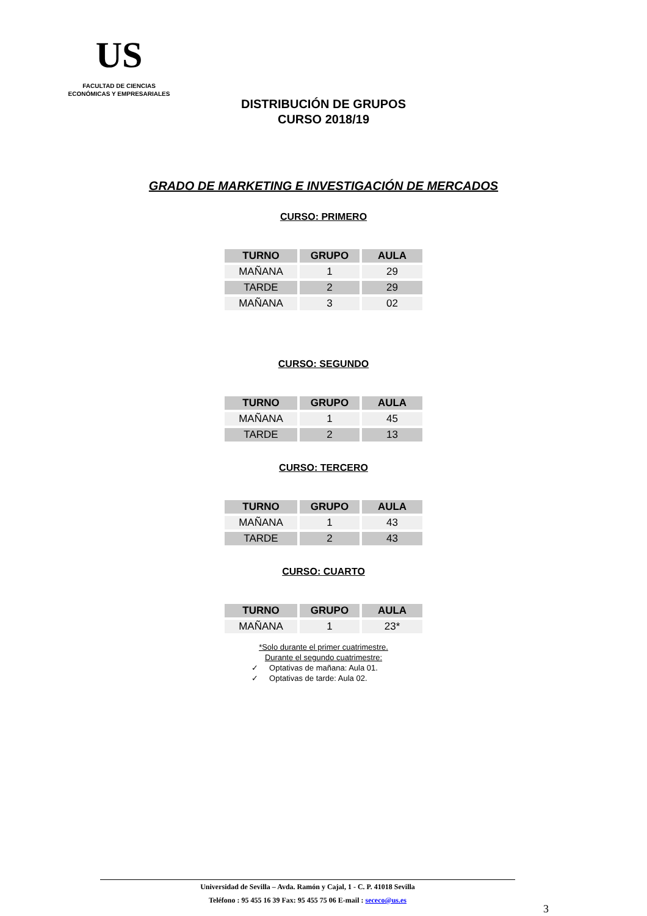US
FACULTAD DE CIENCIAS
ECONÓMICAS Y EMPRESARIALES
DISTRIBUCIÓN DE GRUPOS
CURSO 2018/19
GRADO DE MARKETING E INVESTIGACIÓN DE MERCADOS
CURSO: PRIMERO
| TURNO | GRUPO | AULA |
| --- | --- | --- |
| MAÑANA | 1 | 29 |
| TARDE | 2 | 29 |
| MAÑANA | 3 | 02 |
CURSO: SEGUNDO
| TURNO | GRUPO | AULA |
| --- | --- | --- |
| MAÑANA | 1 | 45 |
| TARDE | 2 | 13 |
CURSO: TERCERO
| TURNO | GRUPO | AULA |
| --- | --- | --- |
| MAÑANA | 1 | 43 |
| TARDE | 2 | 43 |
CURSO: CUARTO
| TURNO | GRUPO | AULA |
| --- | --- | --- |
| MAÑANA | 1 | 23* |
*Solo durante el primer cuatrimestre.
Durante el segundo cuatrimestre:
✓ Optativas de mañana: Aula 01.
✓ Optativas de tarde: Aula 02.
Universidad de Sevilla – Avda. Ramón y Cajal, 1 - C. P. 41018 Sevilla
Teléfono : 95 455 16 39 Fax: 95 455 75 06 E-mail : sececo@us.es
3